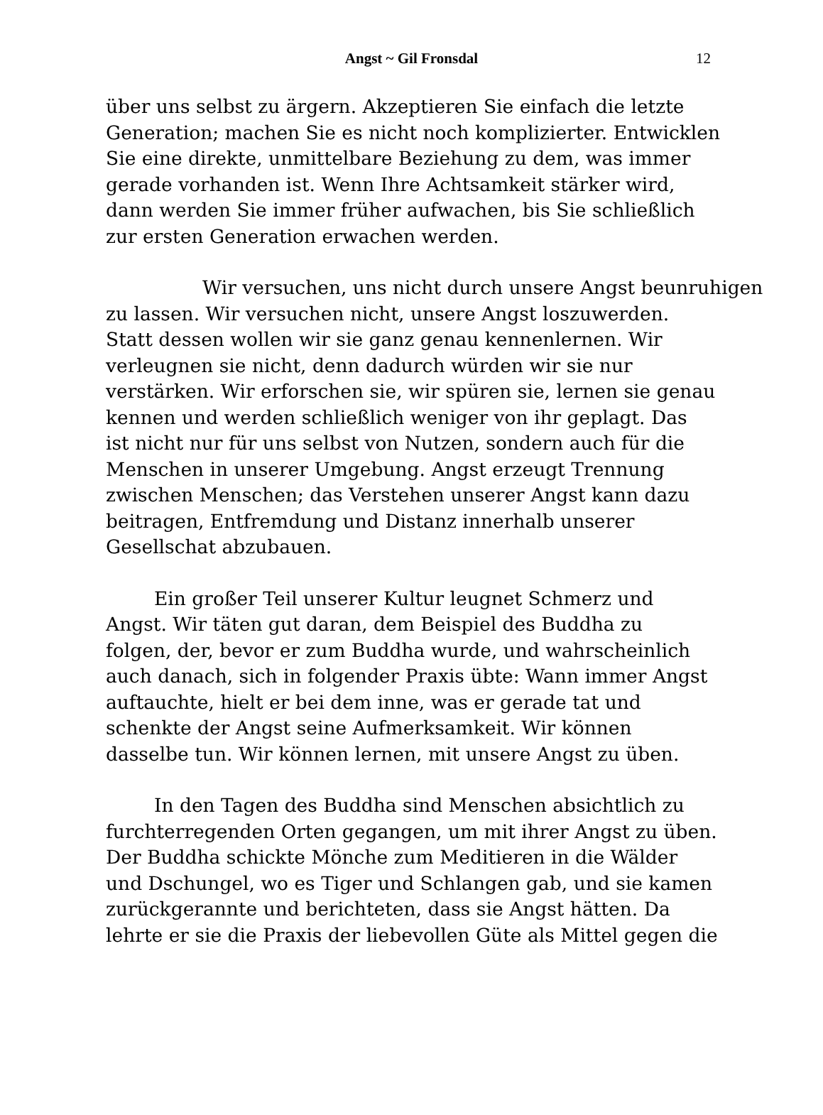Angst ~ Gil Fronsdal
12
über uns selbst zu ärgern. Akzeptieren Sie einfach die letzte
Generation; machen Sie es nicht noch komplizierter. Entwicklen
Sie eine direkte, unmittelbare Beziehung zu dem, was immer
gerade vorhanden ist. Wenn Ihre Achtsamkeit stärker wird,
dann werden Sie immer früher aufwachen, bis Sie schließlich
zur ersten Generation erwachen werden.
Wir versuchen, uns nicht durch unsere Angst beunruhigen
zu lassen. Wir versuchen nicht, unsere Angst loszuwerden.
Statt dessen wollen wir sie ganz genau kennenlernen. Wir
verleugnen sie nicht, denn dadurch würden wir sie nur
verstärken. Wir erforschen sie, wir spüren sie, lernen sie genau
kennen und werden schließlich weniger von ihr geplagt. Das
ist nicht nur für uns selbst von Nutzen, sondern auch für die
Menschen in unserer Umgebung. Angst erzeugt Trennung
zwischen Menschen; das Verstehen unserer Angst kann dazu
beitragen, Entfremdung und Distanz innerhalb unserer
Gesellschat abzubauen.
Ein großer Teil unserer Kultur leugnet Schmerz und
Angst. Wir täten gut daran, dem Beispiel des Buddha zu
folgen, der, bevor er zum Buddha wurde, und wahrscheinlich
auch danach, sich in folgender Praxis übte: Wann immer Angst
auftauchte, hielt er bei dem inne, was er gerade tat und
schenkte der Angst seine Aufmerksamkeit. Wir können
dasselbe tun. Wir können lernen, mit unsere Angst zu üben.
In den Tagen des Buddha sind Menschen absichtlich zu
furchterregenden Orten gegangen, um mit ihrer Angst zu üben.
Der Buddha schickte Mönche zum Meditieren in die Wälder
und Dschungel, wo es Tiger und Schlangen gab, und sie kamen
zurückgerannte und berichteten, dass sie Angst hätten. Da
lehrte er sie die Praxis der liebevollen Güte als Mittel gegen die